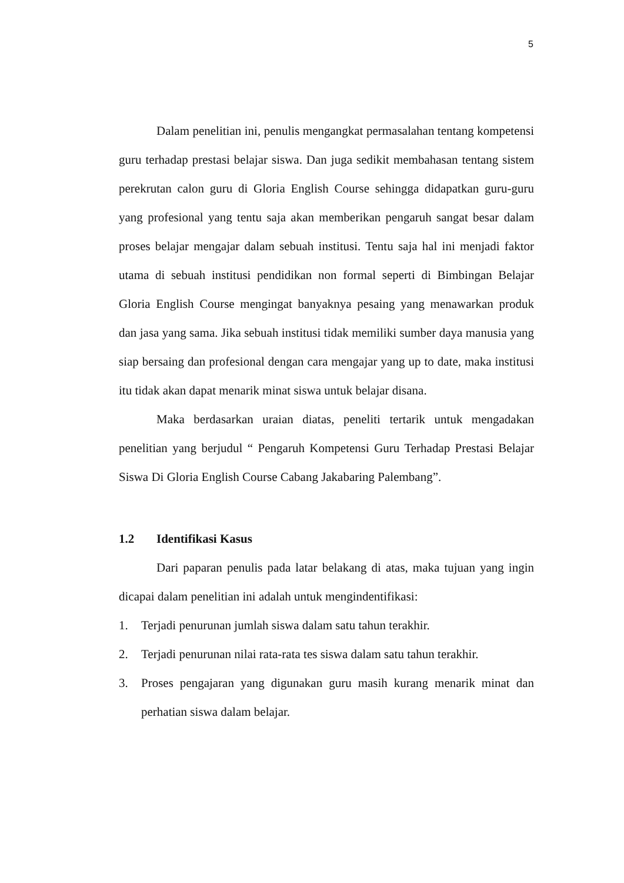5
Dalam penelitian ini, penulis mengangkat permasalahan tentang kompetensi guru terhadap prestasi belajar siswa. Dan juga sedikit membahasan tentang sistem perekrutan calon guru di Gloria English Course sehingga didapatkan guru-guru yang profesional yang tentu saja akan memberikan pengaruh sangat besar dalam proses belajar mengajar dalam sebuah institusi. Tentu saja hal ini menjadi faktor utama di sebuah institusi pendidikan non formal seperti di Bimbingan Belajar Gloria English Course mengingat banyaknya pesaing yang menawarkan produk dan jasa yang sama. Jika sebuah institusi tidak memiliki sumber daya manusia yang siap bersaing dan profesional dengan cara mengajar yang up to date, maka institusi itu tidak akan dapat menarik minat siswa untuk belajar disana.
Maka berdasarkan uraian diatas, peneliti tertarik untuk mengadakan penelitian yang berjudul “ Pengaruh Kompetensi Guru Terhadap Prestasi Belajar Siswa Di Gloria English Course Cabang Jakabaring Palembang”.
1.2 Identifikasi Kasus
Dari paparan penulis pada latar belakang di atas, maka tujuan yang ingin dicapai dalam penelitian ini adalah untuk mengindentifikasi:
1. Terjadi penurunan jumlah siswa dalam satu tahun terakhir.
2. Terjadi penurunan nilai rata-rata tes siswa dalam satu tahun terakhir.
3. Proses pengajaran yang digunakan guru masih kurang menarik minat dan perhatian siswa dalam belajar.